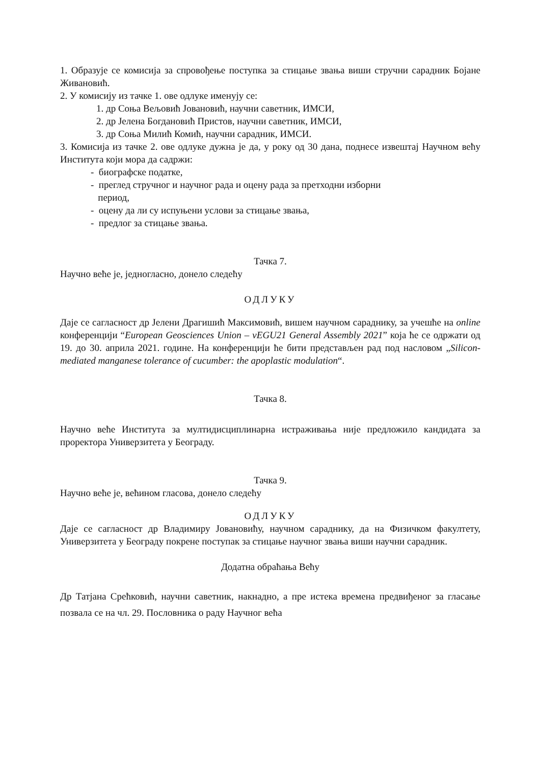1. Образује се комисија за спровођење поступка за стицање звања виши стручни сарадник Бојане Живановић.
2. У комисију из тачке 1. ове одлуке именују се:
1. др Соња Вељовић Јовановић, научни саветник, ИМСИ,
2. др Јелена Богдановић Пристов, научни саветник, ИМСИ,
3. др Соња Милић Комић, научни сарадник, ИМСИ.
3. Комисија из тачке 2. ове одлуке дужна је да, у року од 30 дана, поднесе извештај Научном већу Института који мора да садржи:
- биографске податке,
- преглед стручног и научног рада и оцену рада за претходни изборни
период,
- оцену да ли су испуњени услови за стицање звања,
- предлог за стицање звања.
Тачка 7.
Научно веће је, једногласно, донело следећу
ОДЛУКУ
Даје се сагласност др Јелени Драгишић Максимовић, вишем научном сараднику, за учешће на online конференцији “European Geosciences Union – vEGU21 General Assembly 2021” која ће се одржати од 19. до 30. априла 2021. године. На конференцији ће бити представљен рад под насловом „Silicon-mediated manganese tolerance of cucumber: the apoplastic modulation“.
Тачка 8.
Научно веће Института за мултидисциплинарна истраживања није предложило кандидата за проректора Универзитета у Београду.
Тачка 9.
Научно веће је, већином гласова, донело следећу
ОДЛУКУ
Даје се сагласност др Владимиру Јовановићу, научном сараднику, да на Физичком факултету, Универзитета у Београду покрене поступак за стицање научног звања виши научни сарадник.
Додатна обраћања Већу
Др Татјана Срећковић, научни саветник, накнадно, а пре истека времена предвиђеног за гласање позвала се на чл. 29. Пословника о раду Научног већа